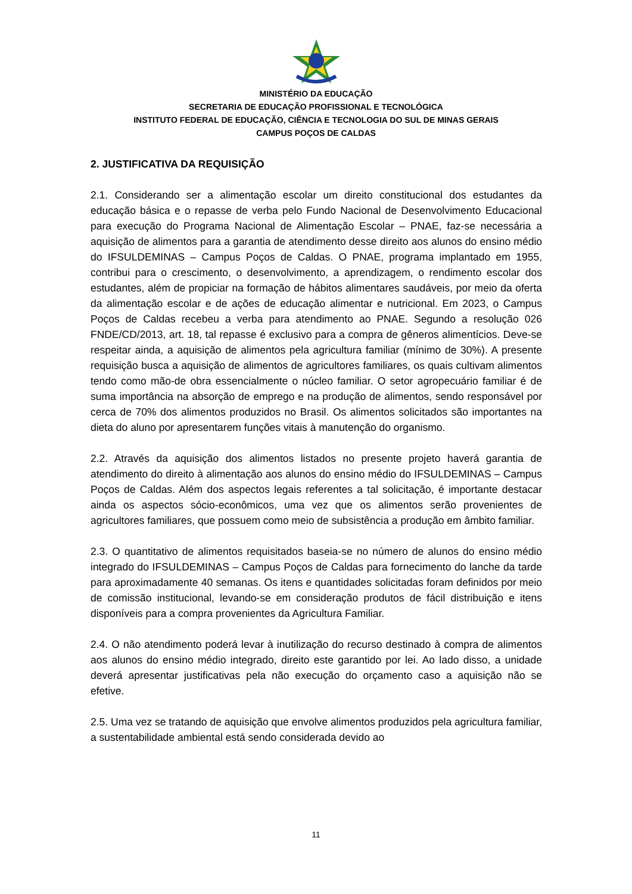MINISTÉRIO DA EDUCAÇÃO
SECRETARIA DE EDUCAÇÃO PROFISSIONAL E TECNOLÓGICA
INSTITUTO FEDERAL DE EDUCAÇÃO, CIÊNCIA E TECNOLOGIA DO SUL DE MINAS GERAIS
CAMPUS POÇOS DE CALDAS
2. JUSTIFICATIVA DA REQUISIÇÃO
2.1. Considerando ser a alimentação escolar um direito constitucional dos estudantes da educação básica e o repasse de verba pelo Fundo Nacional de Desenvolvimento Educacional para execução do Programa Nacional de Alimentação Escolar – PNAE, faz-se necessária a aquisição de alimentos para a garantia de atendimento desse direito aos alunos do ensino médio do IFSULDEMINAS – Campus Poços de Caldas. O PNAE, programa implantado em 1955, contribui para o crescimento, o desenvolvimento, a aprendizagem, o rendimento escolar dos estudantes, além de propiciar na formação de hábitos alimentares saudáveis, por meio da oferta da alimentação escolar e de ações de educação alimentar e nutricional. Em 2023, o Campus Poços de Caldas recebeu a verba para atendimento ao PNAE. Segundo a resolução 026 FNDE/CD/2013, art. 18, tal repasse é exclusivo para a compra de gêneros alimentícios. Deve-se respeitar ainda, a aquisição de alimentos pela agricultura familiar (mínimo de 30%). A presente requisição busca a aquisição de alimentos de agricultores familiares, os quais cultivam alimentos tendo como mão-de obra essencialmente o núcleo familiar. O setor agropecuário familiar é de suma importância na absorção de emprego e na produção de alimentos, sendo responsável por cerca de 70% dos alimentos produzidos no Brasil. Os alimentos solicitados são importantes na dieta do aluno por apresentarem funções vitais à manutenção do organismo.
2.2. Através da aquisição dos alimentos listados no presente projeto haverá garantia de atendimento do direito à alimentação aos alunos do ensino médio do IFSULDEMINAS – Campus Poços de Caldas. Além dos aspectos legais referentes a tal solicitação, é importante destacar ainda os aspectos sócio-econômicos, uma vez que os alimentos serão provenientes de agricultores familiares, que possuem como meio de subsistência a produção em âmbito familiar.
2.3. O quantitativo de alimentos requisitados baseia-se no número de alunos do ensino médio integrado do IFSULDEMINAS – Campus Poços de Caldas para fornecimento do lanche da tarde para aproximadamente 40 semanas. Os itens e quantidades solicitadas foram definidos por meio de comissão institucional, levando-se em consideração produtos de fácil distribuição e itens disponíveis para a compra provenientes da Agricultura Familiar.
2.4. O não atendimento poderá levar à inutilização do recurso destinado à compra de alimentos aos alunos do ensino médio integrado, direito este garantido por lei. Ao lado disso, a unidade deverá apresentar justificativas pela não execução do orçamento caso a aquisição não se efetive.
2.5. Uma vez se tratando de aquisição que envolve alimentos produzidos pela agricultura familiar, a sustentabilidade ambiental está sendo considerada devido ao
11